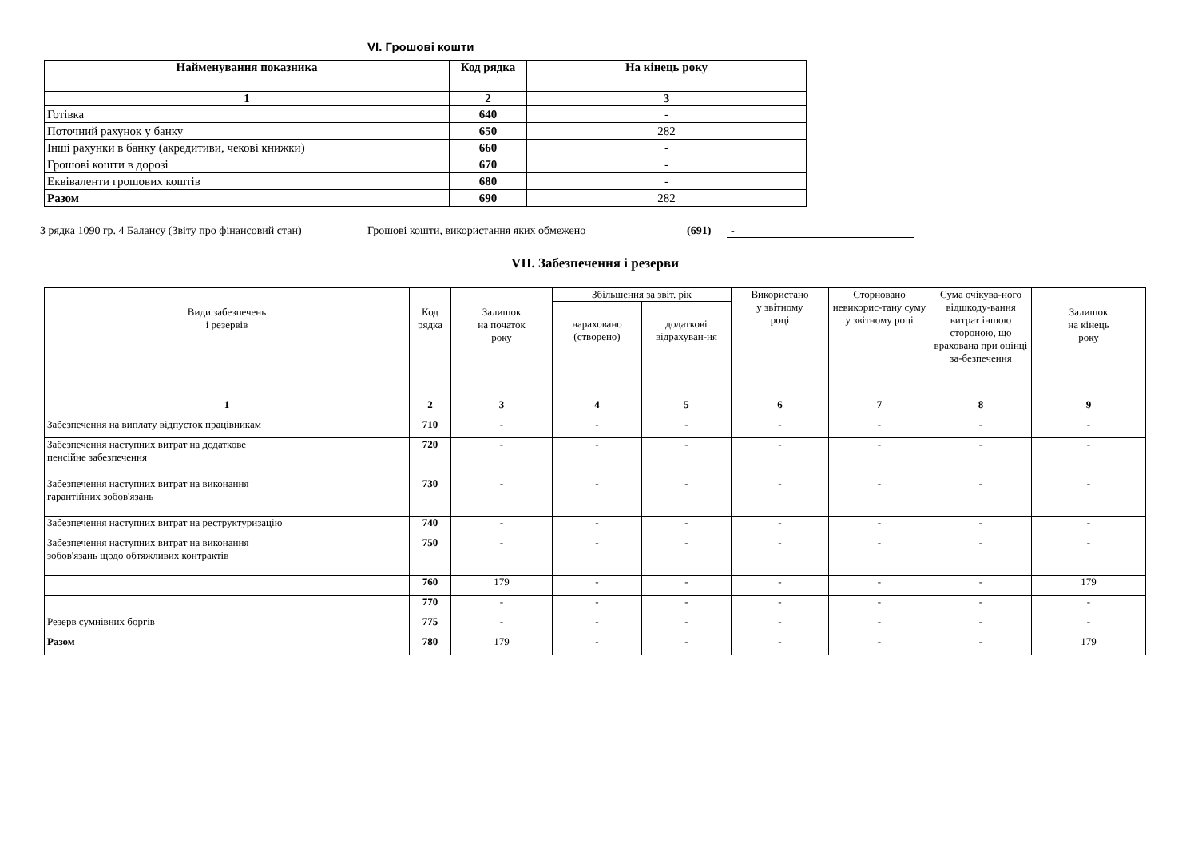VI. Грошові кошти
| Найменування показника | Код рядка | На кінець року |
| --- | --- | --- |
| 1 | 2 | 3 |
| Готівка | 640 | - |
| Поточний рахунок у банку | 650 | 282 |
| Інші рахунки в банку (акредитиви, чекові книжки) | 660 | - |
| Грошові кошти в дорозі | 670 | - |
| Еквіваленти грошових коштів | 680 | - |
| Разом | 690 | 282 |
З рядка 1090 гр. 4 Балансу (Звіту про фінансовий стан) Грошові кошти, використання яких обмежено (691) -
VII. Забезпечення і резерви
| Види забезпечень і резервів | Код рядка | Залишок на початок року | Збільшення за звіт. рік | | Використано у звітному році | Сторновано невикорис-тану суму у звітному році | Сума очікува-ного відшкоду-вання витрат іншою стороною, що врахована при оцінці за-безпечення | Залишок на кінець року |
| --- | --- | --- | --- | --- | --- | --- | --- | --- |
| | | | нараховано (створено) | додаткові відрахуван-ня | | | | |
| 1 | 2 | 3 | 4 | 5 | 6 | 7 | 8 | 9 |
| Забезпечення на виплату відпусток працівникам | 710 | - | - | - | - | - | - | - |
| Забезпечення наступних витрат на додаткове пенсійне забезпечення | 720 | - | - | - | - | - | - | - |
| Забезпечення наступних витрат на виконання гарантійних зобов'язань | 730 | - | - | - | - | - | - | - |
| Забезпечення наступних витрат на реструктуризацію | 740 | - | - | - | - | - | - | - |
| Забезпечення наступних витрат на виконання зобов'язань щодо обтяжливих контрактів | 750 | - | - | - | - | - | - | - |
| | 760 | 179 | - | - | - | - | - | 179 |
| | 770 | - | - | - | - | - | - | - |
| Резерв сумнівних боргів | 775 | - | - | - | - | - | - | - |
| Разом | 780 | 179 | - | - | - | - | - | 179 |